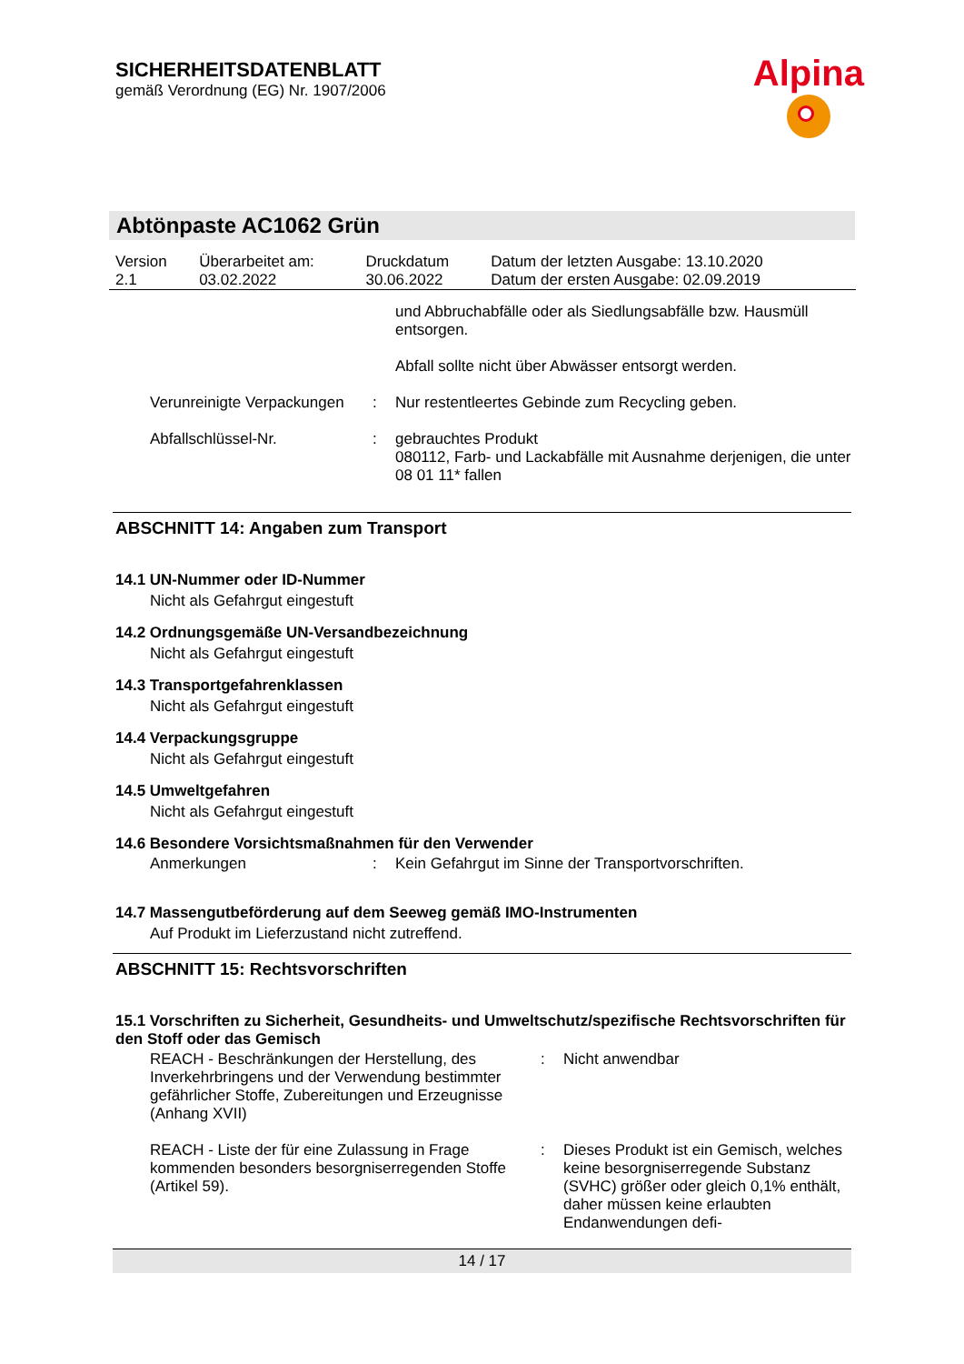SICHERHEITSDATENBLATT
gemäß Verordnung (EG) Nr. 1907/2006
Alpina
Abtönpaste AC1062 Grün
| Version 2.1 | Überarbeitet am: 03.02.2022 | Druckdatum 30.06.2022 | Datum der letzten Ausgabe: 13.10.2020 Datum der ersten Ausgabe: 02.09.2019 |
und Abbruchabfälle oder als Siedlungsabfälle bzw. Hausmüll entsorgen.
Abfall sollte nicht über Abwässer entsorgt werden.
Verunreinigte Verpackungen
: Nur restentleertes Gebinde zum Recycling geben.
Abfallschlüssel-Nr. : gebrauchtes Produkt
080112, Farb- und Lackabfälle mit Ausnahme derjenigen, die unter 08 01 11* fallen
ABSCHNITT 14: Angaben zum Transport
14.1 UN-Nummer oder ID-Nummer
Nicht als Gefahrgut eingestuft
14.2 Ordnungsgemäße UN-Versandbezeichnung
Nicht als Gefahrgut eingestuft
14.3 Transportgefahrenklassen
Nicht als Gefahrgut eingestuft
14.4 Verpackungsgruppe
Nicht als Gefahrgut eingestuft
14.5 Umweltgefahren
Nicht als Gefahrgut eingestuft
14.6 Besondere Vorsichtsmaßnahmen für den Verwender
Anmerkungen : Kein Gefahrgut im Sinne der Transportvorschriften.
14.7 Massengutbeförderung auf dem Seeweg gemäß IMO-Instrumenten
Auf Produkt im Lieferzustand nicht zutreffend.
ABSCHNITT 15: Rechtsvorschriften
15.1 Vorschriften zu Sicherheit, Gesundheits- und Umweltschutz/spezifische Rechtsvorschriften für den Stoff oder das Gemisch
REACH - Beschränkungen der Herstellung, des Inverkehrbringens und der Verwendung bestimmter gefährlicher Stoffe, Zubereitungen und Erzeugnisse (Anhang XVII)
: Nicht anwendbar
REACH - Liste der für eine Zulassung in Frage kommenden besonders besorgniserregenden Stoffe (Artikel 59).
: Dieses Produkt ist ein Gemisch, welches keine besorgniserregende Substanz (SVHC) größer oder gleich 0,1% enthält, daher müssen keine erlaubten Endanwendungen defi-
14 / 17